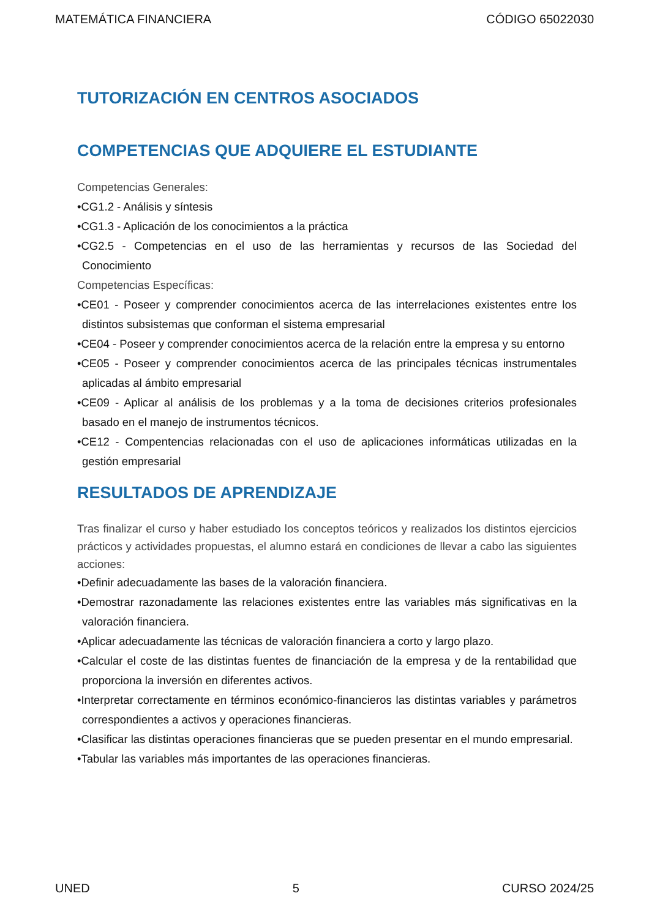MATEMÁTICA FINANCIERA CÓDIGO 65022030
TUTORIZACIÓN EN CENTROS ASOCIADOS
COMPETENCIAS QUE ADQUIERE EL ESTUDIANTE
Competencias Generales:
•CG1.2 - Análisis y síntesis
•CG1.3 - Aplicación de los conocimientos a la práctica
•CG2.5 - Competencias en el uso de las herramientas y recursos de las Sociedad del Conocimiento
Competencias Específicas:
•CE01 - Poseer y comprender conocimientos acerca de las interrelaciones existentes entre los distintos subsistemas que conforman el sistema empresarial
•CE04 - Poseer y comprender conocimientos acerca de la relación entre la empresa y su entorno
•CE05 - Poseer y comprender conocimientos acerca de las principales técnicas instrumentales aplicadas al ámbito empresarial
•CE09 - Aplicar al análisis de los problemas y a la toma de decisiones criterios profesionales basado en el manejo de instrumentos técnicos.
•CE12 - Compentencias relacionadas con el uso de aplicaciones informáticas utilizadas en la gestión empresarial
RESULTADOS DE APRENDIZAJE
Tras finalizar el curso y haber estudiado los conceptos teóricos y realizados los distintos ejercicios prácticos y actividades propuestas, el alumno estará en condiciones de llevar a cabo las siguientes acciones:
•Definir adecuadamente las bases de la valoración financiera.
•Demostrar razonadamente las relaciones existentes entre las variables más significativas en la valoración financiera.
•Aplicar adecuadamente las técnicas de valoración financiera a corto y largo plazo.
•Calcular el coste de las distintas fuentes de financiación de la empresa y de la rentabilidad que proporciona la inversión en diferentes activos.
•Interpretar correctamente en términos económico-financieros las distintas variables y parámetros correspondientes a activos y operaciones financieras.
•Clasificar las distintas operaciones financieras que se pueden presentar en el mundo empresarial.
•Tabular las variables más importantes de las operaciones financieras.
UNED 5 CURSO 2024/25